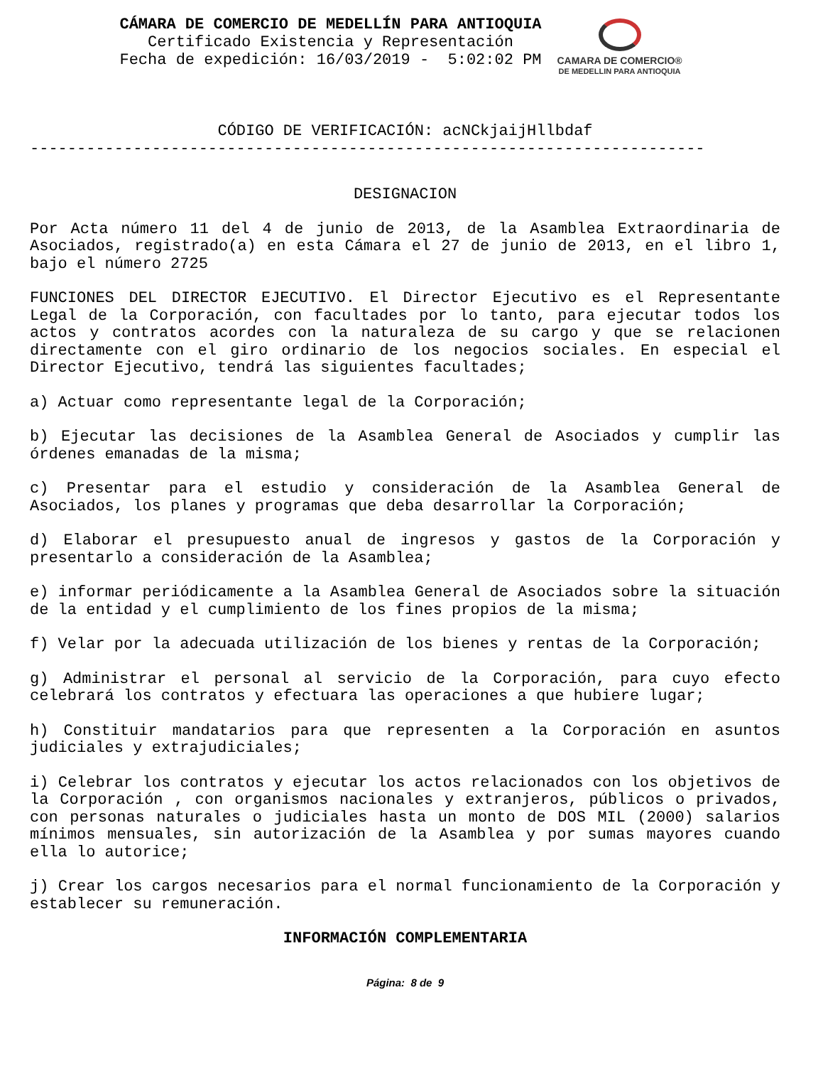CÁMARA DE COMERCIO DE MEDELLÍN PARA ANTIOQUIA
Certificado Existencia y Representación
Fecha de expedición: 16/03/2019 - 5:02:02 PM
CAMARA DE COMERCIO®
DE MEDELLIN PARA ANTIOQUIA
CÓDIGO DE VERIFICACIÓN: acNCkjaijHllbdaf
------------------------------------------------------------------------
DESIGNACION
Por Acta número 11 del 4 de junio de 2013, de la Asamblea Extraordinaria de Asociados, registrado(a) en esta Cámara el 27 de junio de 2013, en el libro 1, bajo el número 2725
FUNCIONES DEL DIRECTOR EJECUTIVO. El Director Ejecutivo es el Representante Legal de la Corporación, con facultades por lo tanto, para ejecutar todos los actos y contratos acordes con la naturaleza de su cargo y que se relacionen directamente con el giro ordinario de los negocios sociales. En especial el Director Ejecutivo, tendrá las siguientes facultades;
a) Actuar como representante legal de la Corporación;
b) Ejecutar las decisiones de la Asamblea General de Asociados y cumplir las órdenes emanadas de la misma;
c) Presentar para el estudio y consideración de la Asamblea General de Asociados, los planes y programas que deba desarrollar la Corporación;
d) Elaborar el presupuesto anual de ingresos y gastos de la Corporación y presentarlo a consideración de la Asamblea;
e) informar periódicamente a la Asamblea General de Asociados sobre la situación de la entidad y el cumplimiento de los fines propios de la misma;
f) Velar por la adecuada utilización de los bienes y rentas de la Corporación;
g) Administrar el personal al servicio de la Corporación, para cuyo efecto celebrará los contratos y efectuara las operaciones a que hubiere lugar;
h) Constituir mandatarios para que representen a la Corporación en asuntos judiciales y extrajudiciales;
i) Celebrar los contratos y ejecutar los actos relacionados con los objetivos de la Corporación , con organismos nacionales y extranjeros, públicos o privados, con personas naturales o judiciales hasta un monto de DOS MIL (2000) salarios mínimos mensuales, sin autorización de la Asamblea y por sumas mayores cuando ella lo autorice;
j) Crear los cargos necesarios para el normal funcionamiento de la Corporación y establecer su remuneración.
INFORMACIÓN COMPLEMENTARIA
Página: 8 de 9